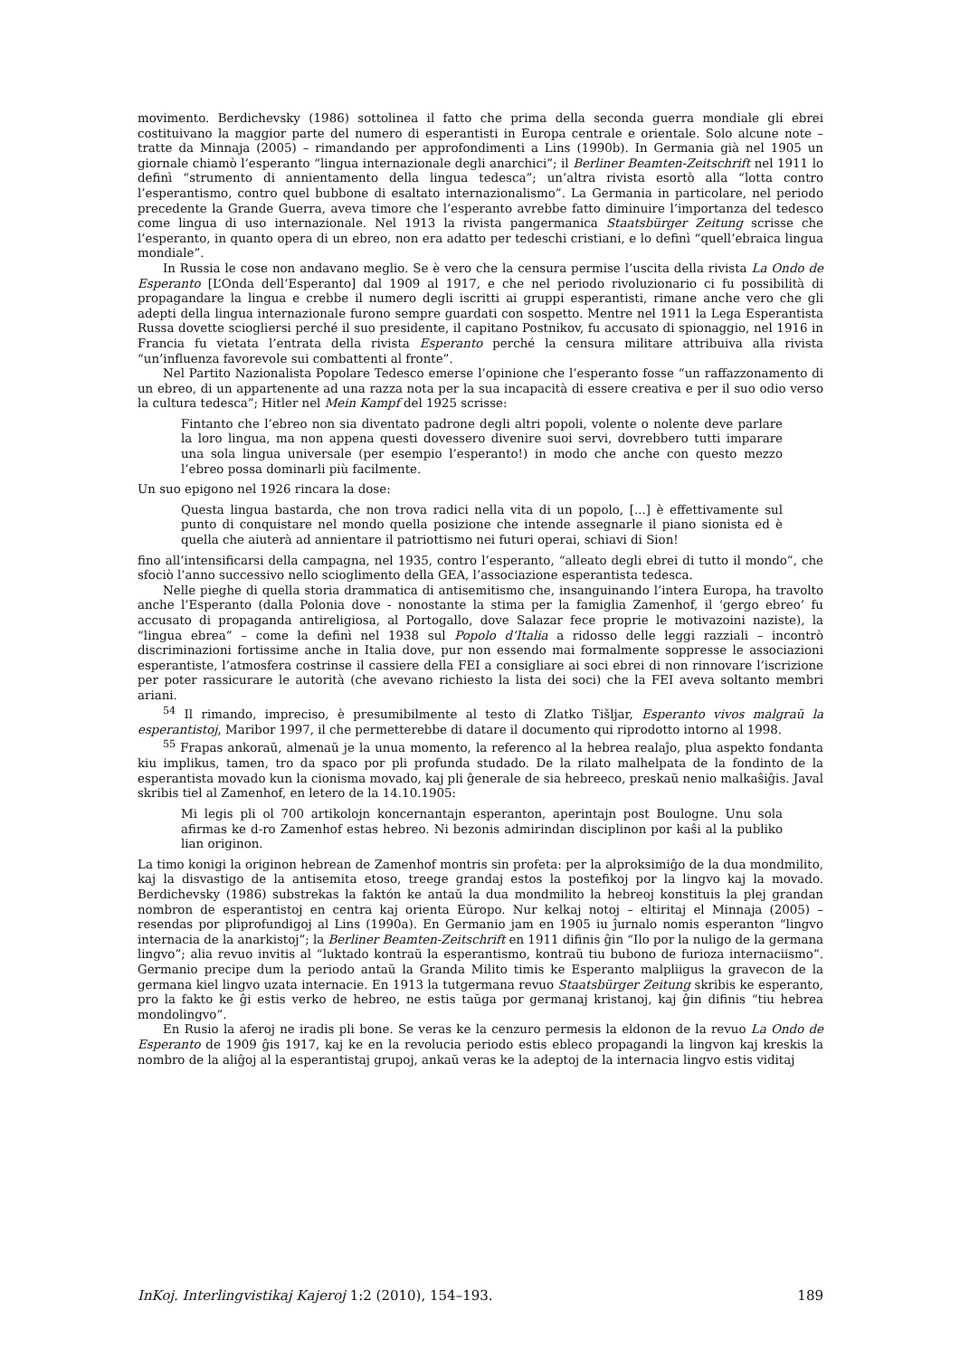movimento. Berdichevsky (1986) sottolinea il fatto che prima della seconda guerra mondiale gli ebrei costituivano la maggior parte del numero di esperantisti in Europa centrale e orientale. Solo alcune note – tratte da Minnaja (2005) – rimandando per approfondimenti a Lins (1990b). In Germania già nel 1905 un giornale chiamò l’esperanto “lingua internazionale degli anarchici”; il Berliner Beamten-Zeitschrift nel 1911 lo definì “strumento di annientamento della lingua tedesca”; un’altra rivista esortò alla “lotta contro l’esperantismo, contro quel bubbone di esaltato internazionalismo”. La Germania in particolare, nel periodo precedente la Grande Guerra, aveva timore che l’esperanto avrebbe fatto diminuire l’importanza del tedesco come lingua di uso internazionale. Nel 1913 la rivista pangermanica Staatsbürger Zeitung scrisse che l’esperanto, in quanto opera di un ebreo, non era adatto per tedeschi cristiani, e lo definì “quell’ebraica lingua mondiale”.
In Russia le cose non andavano meglio. Se è vero che la censura permise l’uscita della rivista La Ondo de Esperanto [L’Onda dell’Esperanto] dal 1909 al 1917, e che nel periodo rivoluzionario ci fu possibilità di propagandare la lingua e crebbe il numero degli iscritti ai gruppi esperantisti, rimane anche vero che gli adepti della lingua internazionale furono sempre guardati con sospetto. Mentre nel 1911 la Lega Esperantista Russa dovette sciogliersi perché il suo presidente, il capitano Postnikov, fu accusato di spionaggio, nel 1916 in Francia fu vietata l’entrata della rivista Esperanto perché la censura militare attribuiva alla rivista “un’influenza favorevole sui combattenti al fronte”.
Nel Partito Nazionalista Popolare Tedesco emerse l’opinione che l’esperanto fosse “un raffazzonamento di un ebreo, di un appartenente ad una razza nota per la sua incapacità di essere creativa e per il suo odio verso la cultura tedesca”; Hitler nel Mein Kampf del 1925 scrisse:
Fintanto che l’ebreo non sia diventato padrone degli altri popoli, volente o nolente deve parlare la loro lingua, ma non appena questi dovessero divenire suoi servi, dovrebbero tutti imparare una sola lingua universale (per esempio l’esperanto!) in modo che anche con questo mezzo l’ebreo possa dominarli più facilmente.
Un suo epigono nel 1926 rincara la dose:
Questa lingua bastarda, che non trova radici nella vita di un popolo, [...] è effettivamente sul punto di conquistare nel mondo quella posizione che intende assegnarle il piano sionista ed è quella che aiuterà ad annientare il patriottismo nei futuri operai, schiavi di Sion!
fino all’intensificarsi della campagna, nel 1935, contro l’esperanto, “alleato degli ebrei di tutto il mondo”, che sfociò l’anno successivo nello scioglimento della GEA, l’associazione esperantista tedesca.
Nelle pieghe di quella storia drammatica di antisemitismo che, insanguinando l’intera Europa, ha travolto anche l’Esperanto (dalla Polonia dove - nonostante la stima per la famiglia Zamenhof, il ‘gergo ebreo’ fu accusato di propaganda antireligiosa, al Portogallo, dove Salazar fece proprie le motivazoini naziste), la “lingua ebrea” – come la definì nel 1938 sul Popolo d’Italia a ridosso delle leggi razziali – incontrò discriminazioni fortissime anche in Italia dove, pur non essendo mai formalmente soppresse le associazioni esperantiste, l’atmosfera costrinse il cassiere della FEI a consigliare ai soci ebrei di non rinnovare l’iscrizione per poter rassicurare le autorità (che avevano richiesto la lista dei soci) che la FEI aveva soltanto membri ariani.
<sup>54</sup> Il rimando, impreciso, è presumibilmente al testo di Zlatko Tišljar, Esperanto vivos malgraŭ la esperantistoj, Maribor 1997, il che permetterebbe di datare il documento qui riprodotto intorno al 1998.
<sup>55</sup> Frapas ankoraŭ, almenaŭ je la unua momento, la referenco al la hebrea realaĵo, plua aspekto fondanta kiu implikus, tamen, tro da spaco por pli profunda studado. De la rilato malhelpata de la fondinto de la esperantista movado kun la cionisma movado, kaj pli ĝenerale de sia hebreeco, preskaŭ nenio malkaŝiĝis. Javal skribis tiel al Zamenhof, en letero de la 14.10.1905:
Mi legis pli ol 700 artikolojn koncernantajn esperanton, aperintajn post Boulogne. Unu sola afirmas ke d-ro Zamenhof estas hebreo. Ni bezonis admirindan disciplinon por kaŝi al la publiko lian originon.
La timo konigi la originon hebrean de Zamenhof montris sin profeta: per la alproksimiĝo de la dua mondmilito, kaj la disvastigo de la antisemita etoso, treege grandaj estos la postefikoj por la lingvo kaj la movado. Berdichevsky (1986) substrekas la faktón ke antaŭ la dua mondmilito la hebreoj konstituis la plej grandan nombron de esperantistoj en centra kaj orienta Eŭropo. Nur kelkaj notoj – eltiritaj el Minnaja (2005) – resendas por pliprofundigoj al Lins (1990a). En Germanio jam en 1905 iu ĵurnalo nomis esperanton “lingvo internacia de la anarkistoj”; la Berliner Beamten-Zeitschrift en 1911 difinis ĝin “Ilo por la nuligo de la germana lingvo”; alia revuo invitis al “luktado kontraŭ la esperantismo, kontraŭ tiu bubono de furioza internaciismo”. Germanio precipe dum la periodo antaŭ la Granda Milito timis ke Esperanto malpliigus la gravecon de la germana kiel lingvo uzata internacie. En 1913 la tutgermana revuo Staatsbürger Zeitung skribis ke esperanto, pro la fakto ke ĝi estis verko de hebreo, ne estis taŭga por germanaj kristanoj, kaj ĝin difinis “tiu hebrea mondolingvo”.
En Rusio la aferoj ne iradis pli bone. Se veras ke la cenzuro permesis la eldonon de la revuo La Ondo de Esperanto de 1909 ĝis 1917, kaj ke en la revolucia periodo estis ebleco propagandi la lingvon kaj kreskis la nombro de la aliĝoj al la esperantistaj grupoj, ankaŭ veras ke la adeptoj de la internacia lingvo estis viditaj
InKoj. Interlingvistikaj Kajeroj 1:2 (2010), 154–193. 189